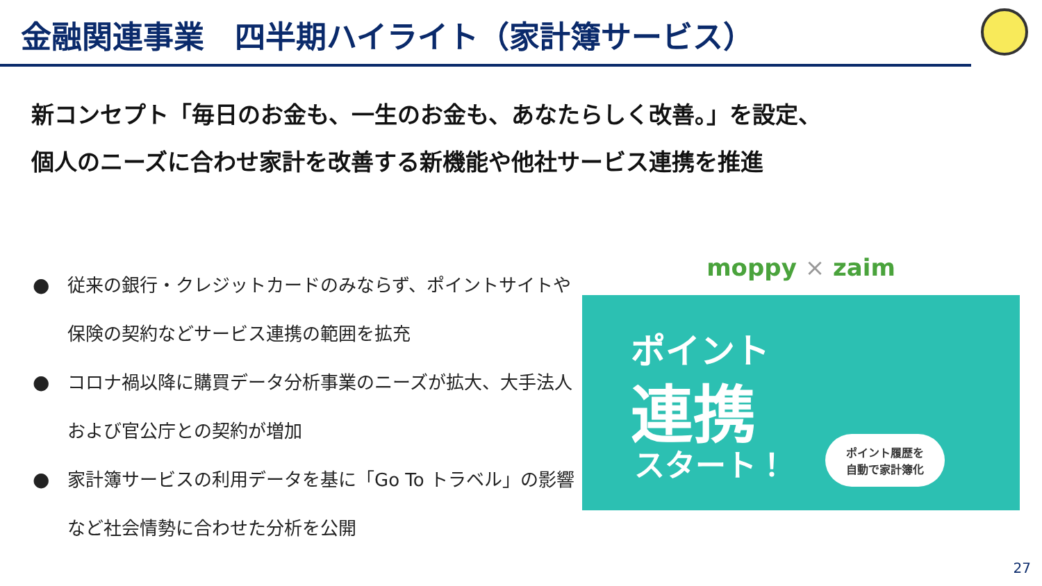金融関連事業　四半期ハイライト（家計簿サービス）
新コンセプト「毎日のお金も、一生のお金も、あなたらしく改善。」を設定、
個人のニーズに合わせ家計を改善する新機能や他社サービス連携を推進
● 従来の銀行・クレジットカードのみならず、ポイントサイトや保険の契約などサービス連携の範囲を拡充
● コロナ禍以降に購買データ分析事業のニーズが拡大、大手法人および官公庁との契約が増加
● 家計簿サービスの利用データを基に「Go To トラベル」の影響など社会情勢に合わせた分析を公開
moppy × zaim
ポイント
連携
スタート！
ポイント履歴を
自動で家計簿化
27